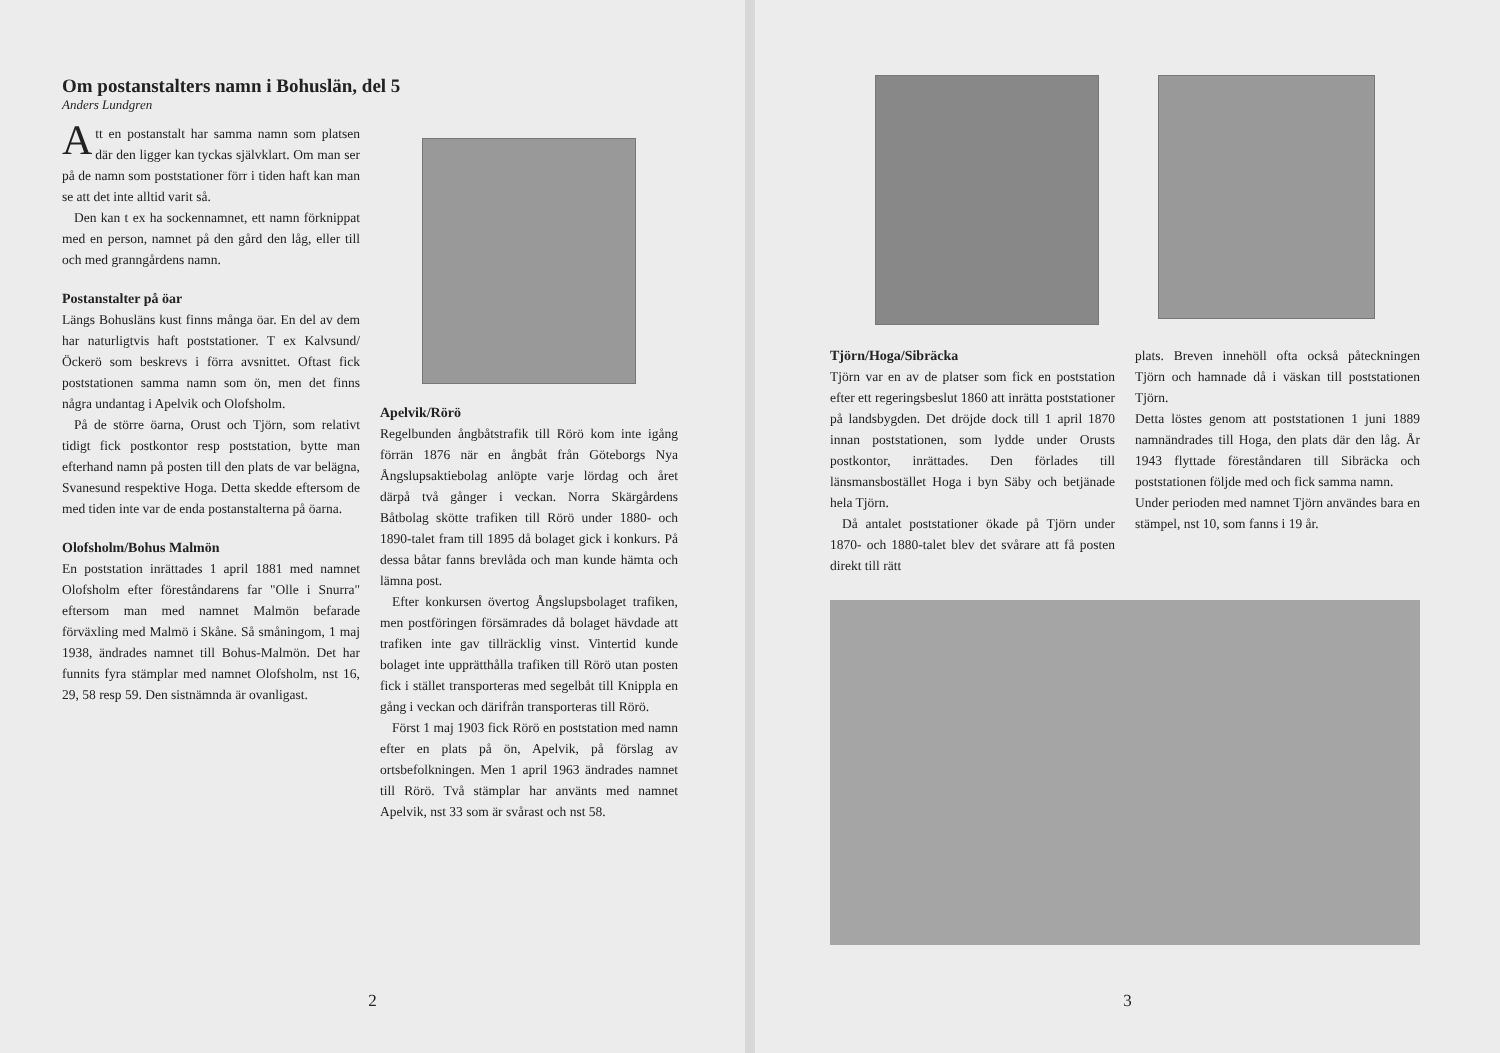Om postanstalters namn i Bohuslän, del 5
Anders Lundgren
Att en postanstalt har samma namn som platsen där den ligger kan tyckas självklart. Om man ser på de namn som poststationer förr i tiden haft kan man se att det inte alltid varit så.
Den kan t ex ha sockennamnet, ett namn förknippat med en person, namnet på den gård den låg, eller till och med granngårdens namn.
Postanstalter på öar
Längs Bohusläns kust finns många öar. En del av dem har naturligtvis haft poststationer. T ex Kalvsund/Öckerö som beskrevs i förra avsnittet. Oftast fick poststationen samma namn som ön, men det finns några undantag i Apelvik och Olofsholm.
På de större öarna, Orust och Tjörn, som relativt tidigt fick postkontor resp poststation, bytte man efterhand namn på posten till den plats de var belägna, Svanesund respektive Hoga. Detta skedde eftersom de med tiden inte var de enda postanstalterna på öarna.
Olofsholm/Bohus Malmön
En poststation inrättades 1 april 1881 med namnet Olofsholm efter föreståndarens far "Olle i Snurra" eftersom man med namnet Malmön befarade förväxling med Malmö i Skåne. Så småningom, 1 maj 1938, ändrades namnet till Bohus-Malmön. Det har funnits fyra stämplar med namnet Olofsholm, nst 16, 29, 58 resp 59. Den sistnämnda är ovanligast.
Apelvik/Rörö
Regelbunden ångbåtstrafik till Rörö kom inte igång förrän 1876 när en ångbåt från Göteborgs Nya Ångslupsaktiebolag anlöpte varje lördag och året därpå två gånger i veckan. Norra Skärgårdens Båtbolag skötte trafiken till Rörö under 1880- och 1890-talet fram till 1895 då bolaget gick i konkurs. På dessa båtar fanns brevlåda och man kunde hämta och lämna post.
Efter konkursen övertog Ångslupsbolaget trafiken, men postföringen försämrades då bolaget hävdade att trafiken inte gav tillräcklig vinst. Vintertid kunde bolaget inte upprätthålla trafiken till Rörö utan posten fick i stället transporteras med segelbåt till Knippla en gång i veckan och därifrån transporteras till Rörö.
Först 1 maj 1903 fick Rörö en poststation med namn efter en plats på ön, Apelvik, på förslag av ortsbefolkningen. Men 1 april 1963 ändrades namnet till Rörö. Två stämplar har använts med namnet Apelvik, nst 33 som är svårast och nst 58.
2
Tjörn/Hoga/Sibräcka
Tjörn var en av de platser som fick en poststation efter ett regeringsbeslut 1860 att inrätta poststationer på landsbygden. Det dröjde dock till 1 april 1870 innan poststationen, som lydde under Orusts postkontor, inrättades. Den förlades till länsmansbostället Hoga i byn Säby och betjänade hela Tjörn.
Då antalet poststationer ökade på Tjörn under 1870- och 1880-talet blev det svårare att få posten direkt till rätt
plats. Breven innehöll ofta också påteckningen Tjörn och hamnade då i väskan till poststationen Tjörn.
Detta löstes genom att poststationen 1 juni 1889 namnändrades till Hoga, den plats där den låg. År 1943 flyttade föreståndaren till Sibräcka och poststationen följde med och fick samma namn.
Under perioden med namnet Tjörn användes bara en stämpel, nst 10, som fanns i 19 år.
3